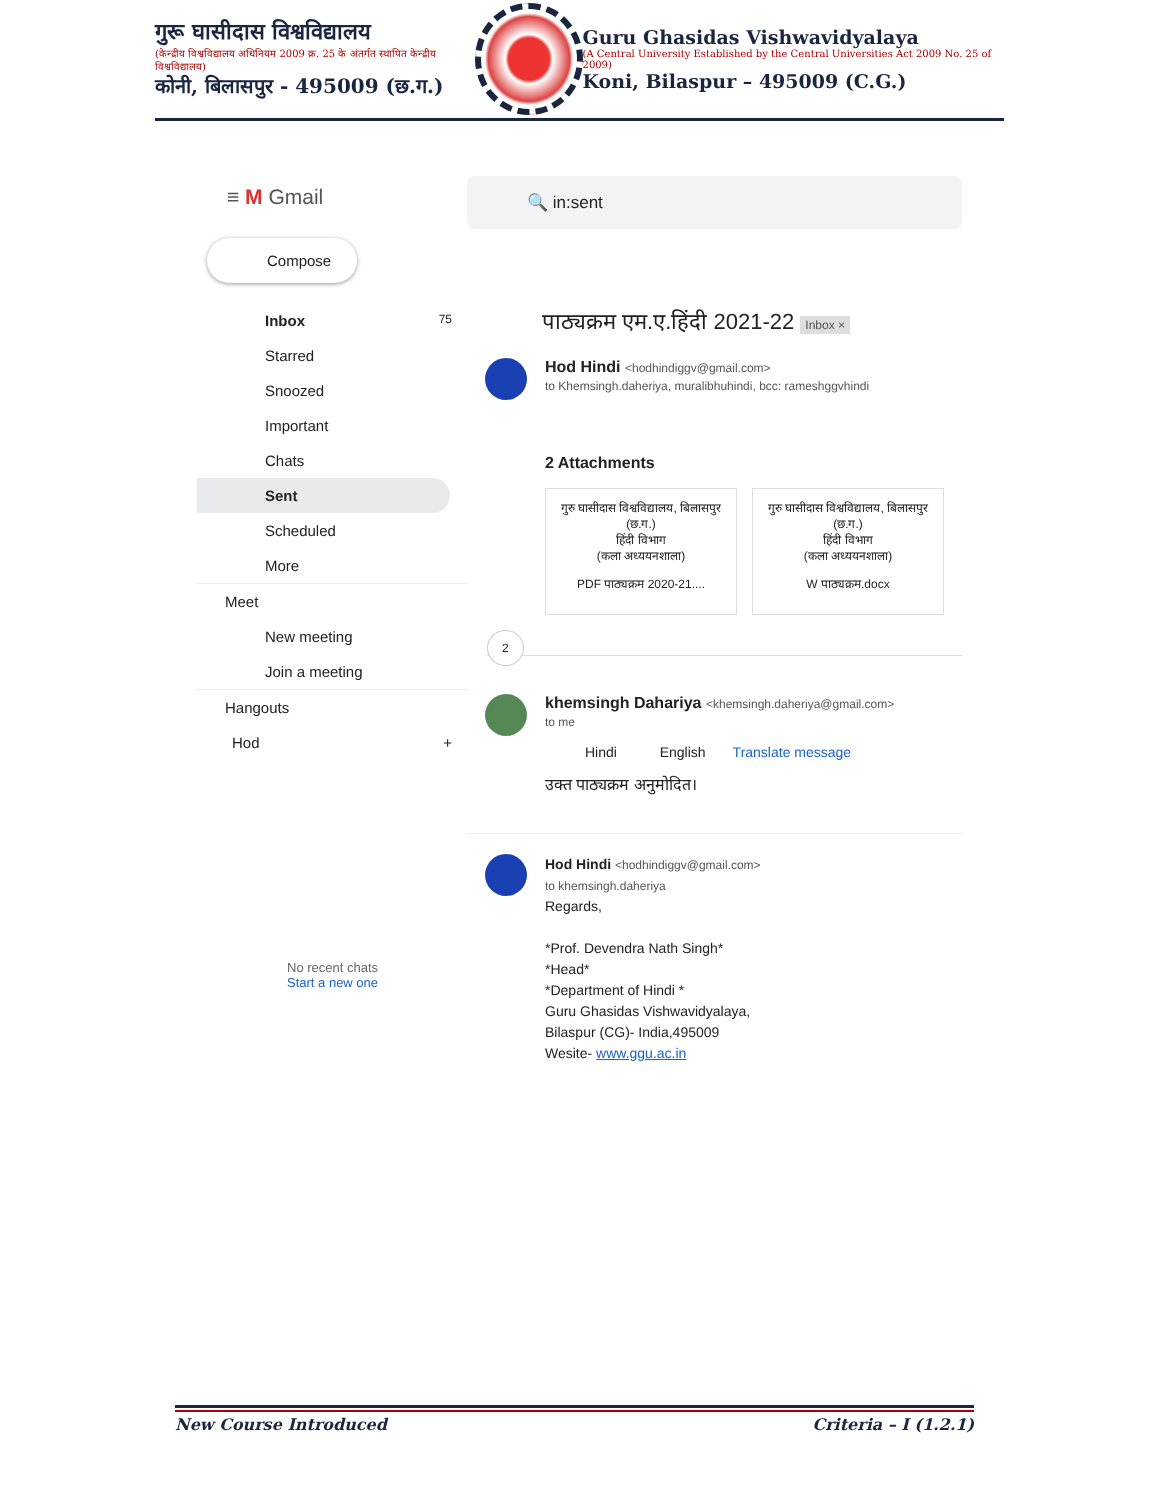गुरू घासीदास विश्वविद्यालय
(केन्द्रीय विश्वविद्यालय अधिनियम 2009 क्र. 25 के अंतर्गत स्थापित केन्द्रीय विश्वविद्यालय)
कोनी, बिलासपुर - 495009 (छ.ग.)
Guru Ghasidas Vishwavidyalaya
(A Central University Established by the Central Universities Act 2009 No. 25 of 2009)
Koni, Bilaspur – 495009 (C.G.)
≡ M Gmail
Compose
Inbox 75
Starred
Snoozed
Important
Chats
Sent
Scheduled
More
Meet
New meeting
Join a meeting
Hangouts
Hod +
No recent chats
Start a new one
🔍 in:sent
पाठ्यक्रम एम.ए.हिंदी 2021-22 Inbox ×
Hod Hindi <hodhindiggv@gmail.com>
to Khemsingh.daheriya, muralibhuhindi, bcc: rameshggvhindi
2 Attachments
गुरु घासीदास विश्वविद्यालय, बिलासपुर (छ.ग.)
हिंदी विभाग
(कला अध्ययनशाला)
PDF पाठ्यक्रम 2020-21....
गुरु घासीदास विश्वविद्यालय, बिलासपुर (छ.ग.)
हिंदी विभाग
(कला अध्ययनशाला)
W पाठ्यक्रम.docx
2
khemsingh Dahariya <khemsingh.daheriya@gmail.com>
to me
Hindi English Translate message
उक्त पाठ्यक्रम अनुमोदित।
Hod Hindi <hodhindiggv@gmail.com>
to khemsingh.daheriya
Regards,
*Prof. Devendra Nath Singh*
*Head*
*Department of Hindi *
Guru Ghasidas Vishwavidyalaya,
Bilaspur (CG)- India,495009
Wesite- www.ggu.ac.in
New Course Introduced Criteria – I (1.2.1)